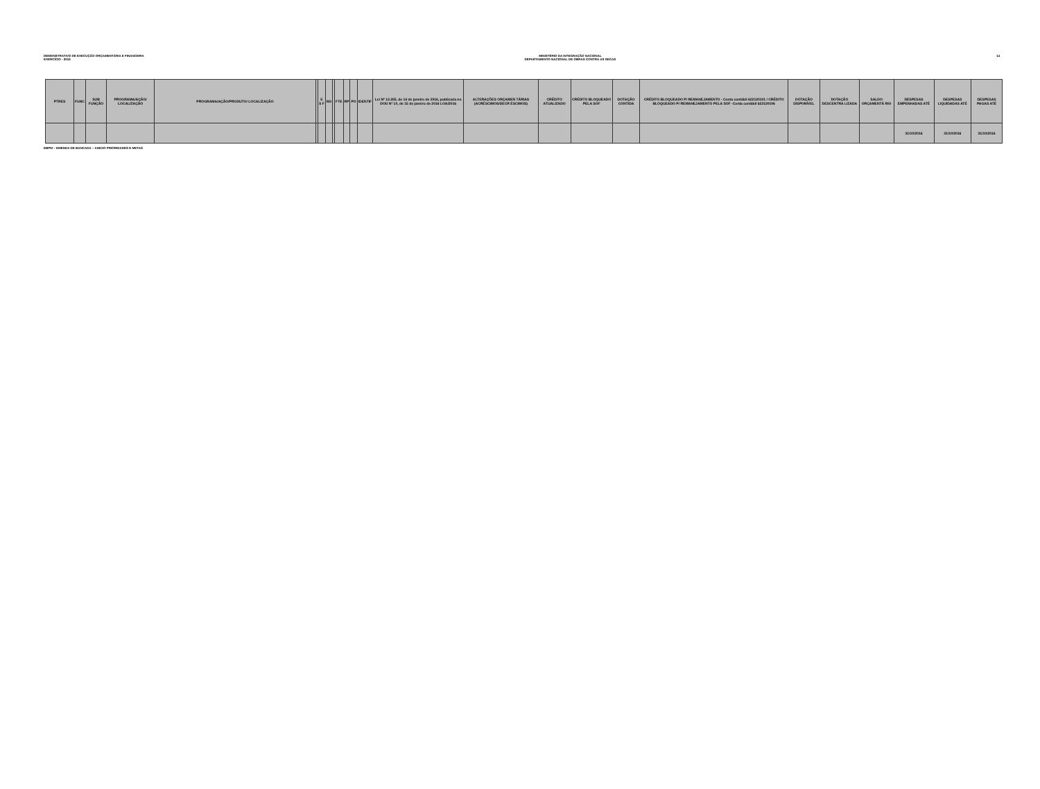DEMONSTRATIVO DE EXECUÇÃO ORÇAMENTÁRIA E FINANCEIRA
EXERCÍCIO - 2016
MINISTÉRIO DA INTEGRAÇÃO NACIONAL
DEPARTAMENTO NACIONAL DE OBRAS CONTRA AS SECAS
14
| PTRES | FUNC | SUB FUNÇÃO | PROGRAMA/AÇÃO/ LOCALIZAÇÃO | PROGRAMA/AÇÃO/PRODUTO/ LOCALIZAÇÃO | | E S F | ND | | FTE | RP | PO | IDENTIF | Lei Nº 13.255, de 14 de janeiro de 2016, publicada no DOU Nº 10, de 15 de janeiro de 2016 LOA/2016 | ALTERAÇÕES ORÇAMEN TÁRIAS (ACRÉSCIMOS/DECR ÉSCIMOS) | CRÉDITO ATUALIZADO | CRÉDITO BLOQUEADO PELA SOF | DOTAÇÃO CONTIDA | CRÉDITO BLOQUEADO P/ REMANEJAMENTO - Conta contábil 622120101 / CRÉDITO BLOQUEADO P/ REMANEJAMENTO PELA SOF -Conta contábil 622120106 | DOTAÇÃO DISPONÍVEL | DOTAÇÃO DESCENTRA LIZADA | SALDO ORÇAMENTÁ RIO | DESPESAS EMPENHADAS ATÉ | DESPESAS LIQUIDADAS ATÉ | DESPESAS PAGAS ATÉ |
| --- | --- | --- | --- | --- | --- | --- | --- | --- | --- | --- | --- | --- | --- | --- | --- | --- | --- | --- | --- | --- | --- | --- | --- | --- |
| | | | | | | | | | | | | | | | | | | | | | | 31/10/2016 | 31/10/2016 | 31/10/2016 |
EBPM – EMENDA DE BANCADA – ANEXO PRIORIDADES E METAS